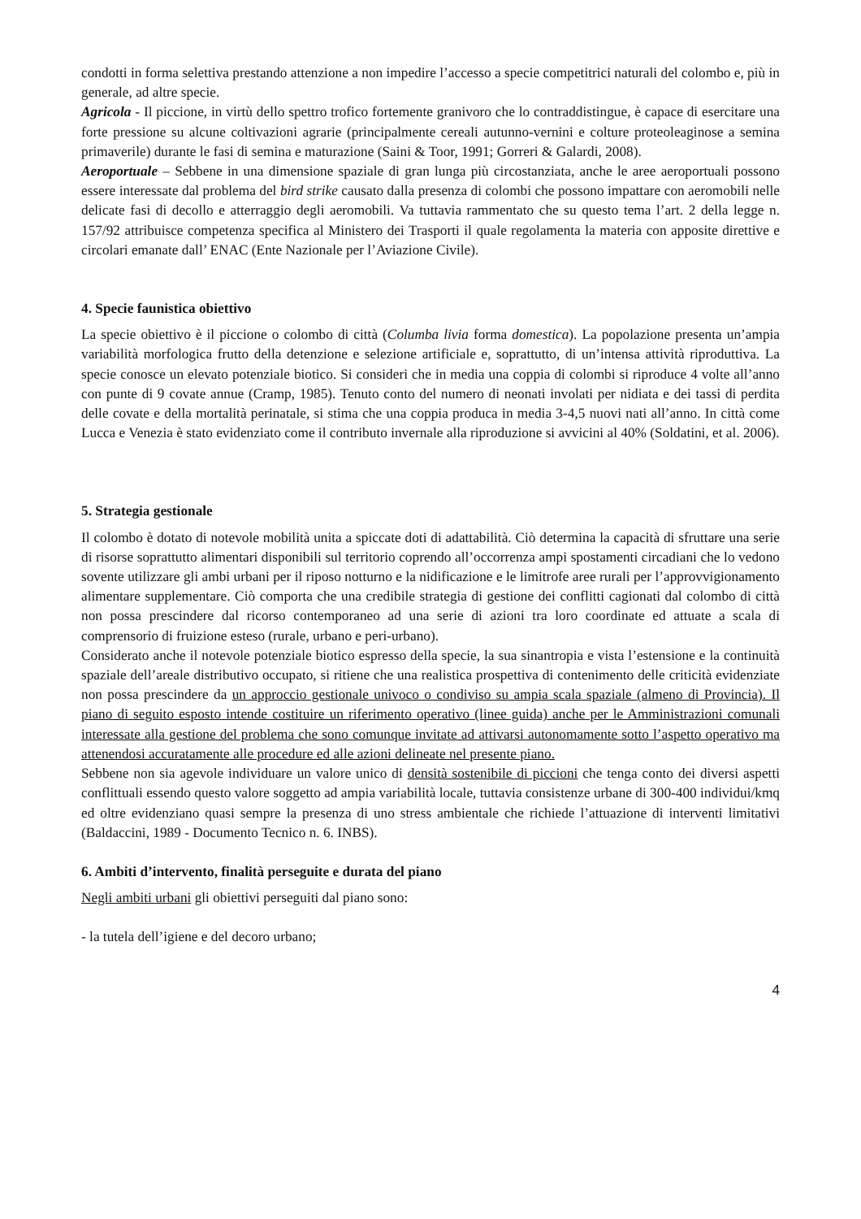condotti in forma selettiva prestando attenzione a non impedire l’accesso a specie competitrici naturali del colombo e, più in generale, ad altre specie.
Agricola - Il piccione, in virtù dello spettro trofico fortemente granivoro che lo contraddistingue, è capace di esercitare una forte pressione su alcune coltivazioni agrarie (principalmente cereali autunno-vernini e colture proteoleaginose a semina primaverile) durante le fasi di semina e maturazione (Saini & Toor, 1991; Gorreri & Galardi, 2008).
Aeroportuale – Sebbene in una dimensione spaziale di gran lunga più circostanziata, anche le aree aeroportuali possono essere interessate dal problema del bird strike causato dalla presenza di colombi che possono impattare con aeromobili nelle delicate fasi di decollo e atterraggio degli aeromobili. Va tuttavia rammentato che su questo tema l’art. 2 della legge n. 157/92 attribuisce competenza specifica al Ministero dei Trasporti il quale regolamenta la materia con apposite direttive e circolari emanate dall’ ENAC (Ente Nazionale per l’Aviazione Civile).
4. Specie faunistica obiettivo
La specie obiettivo è il piccione o colombo di città (Columba livia forma domestica). La popolazione presenta un’ampia variabilità morfologica frutto della detenzione e selezione artificiale e, soprattutto, di un’intensa attività riproduttiva. La specie conosce un elevato potenziale biotico. Si consideri che in media una coppia di colombi si riproduce 4 volte all’anno con punte di 9 covate annue (Cramp, 1985). Tenuto conto del numero di neonati involati per nidiata e dei tassi di perdita delle covate e della mortalità perinatale, si stima che una coppia produca in media 3-4,5 nuovi nati all’anno. In città come Lucca e Venezia è stato evidenziato come il contributo invernale alla riproduzione si avvicini al 40% (Soldatini, et al. 2006).
5. Strategia gestionale
Il colombo è dotato di notevole mobilità unita a spiccate doti di adattabilità. Ciò determina la capacità di sfruttare una serie di risorse soprattutto alimentari disponibili sul territorio coprendo all’occorrenza ampi spostamenti circadiani che lo vedono sovente utilizzare gli ambi urbani per il riposo notturno e la nidificazione e le limitrofe aree rurali per l’approvvigionamento alimentare supplementare. Ciò comporta che una credibile strategia di gestione dei conflitti cagionati dal colombo di città non possa prescindere dal ricorso contemporaneo ad una serie di azioni tra loro coordinate ed attuate a scala di comprensorio di fruizione esteso (rurale, urbano e peri-urbano).
Considerato anche il notevole potenziale biotico espresso della specie, la sua sinantropia e vista l’estensione e la continuità spaziale dell’areale distributivo occupato, si ritiene che una realistica prospettiva di contenimento delle criticità evidenziate non possa prescindere da un approccio gestionale univoco o condiviso su ampia scala spaziale (almeno di Provincia). Il piano di seguito esposto intende costituire un riferimento operativo (linee guida) anche per le Amministrazioni comunali interessate alla gestione del problema che sono comunque invitate ad attivarsi autonomamente sotto l’aspetto operativo ma attenendosi accuratamente alle procedure ed alle azioni delineate nel presente piano.
Sebbene non sia agevole individuare un valore unico di densità sostenibile di piccioni che tenga conto dei diversi aspetti conflittuali essendo questo valore soggetto ad ampia variabilità locale, tuttavia consistenze urbane di 300-400 individui/kmq ed oltre evidenziano quasi sempre la presenza di uno stress ambientale che richiede l’attuazione di interventi limitativi (Baldaccini, 1989 - Documento Tecnico n. 6. INBS).
6. Ambiti d’intervento, finalità perseguite e durata del piano
Negli ambiti urbani gli obiettivi perseguiti dal piano sono:
- la tutela dell’igiene e del decoro urbano;
4